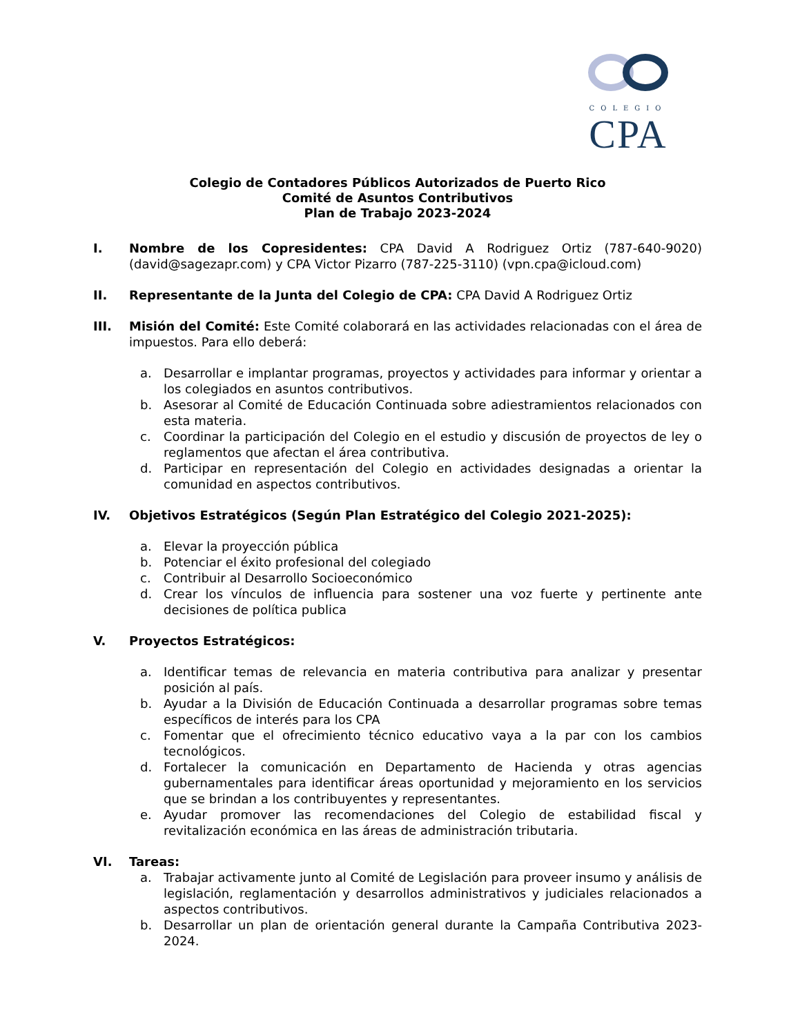COLEGIO
CPA
Colegio de Contadores Públicos Autorizados de Puerto Rico
Comité de Asuntos Contributivos
Plan de Trabajo 2023-2024
I. Nombre de los Copresidentes: CPA David A Rodriguez Ortiz (787-640-9020) (david@sagezapr.com) y CPA Victor Pizarro (787-225-3110) (vpn.cpa@icloud.com)
II. Representante de la Junta del Colegio de CPA: CPA David A Rodriguez Ortiz
III. Misión del Comité: Este Comité colaborará en las actividades relacionadas con el área de impuestos. Para ello deberá:
a. Desarrollar e implantar programas, proyectos y actividades para informar y orientar a los colegiados en asuntos contributivos.
b. Asesorar al Comité de Educación Continuada sobre adiestramientos relacionados con esta materia.
c. Coordinar la participación del Colegio en el estudio y discusión de proyectos de ley o reglamentos que afectan el área contributiva.
d. Participar en representación del Colegio en actividades designadas a orientar la comunidad en aspectos contributivos.
IV. Objetivos Estratégicos (Según Plan Estratégico del Colegio 2021-2025):
a. Elevar la proyección pública
b. Potenciar el éxito profesional del colegiado
c. Contribuir al Desarrollo Socioeconómico
d. Crear los vínculos de influencia para sostener una voz fuerte y pertinente ante decisiones de política publica
V. Proyectos Estratégicos:
a. Identificar temas de relevancia en materia contributiva para analizar y presentar posición al país.
b. Ayudar a la División de Educación Continuada a desarrollar programas sobre temas específicos de interés para los CPA
c. Fomentar que el ofrecimiento técnico educativo vaya a la par con los cambios tecnológicos.
d. Fortalecer la comunicación en Departamento de Hacienda y otras agencias gubernamentales para identificar áreas oportunidad y mejoramiento en los servicios que se brindan a los contribuyentes y representantes.
e. Ayudar promover las recomendaciones del Colegio de estabilidad fiscal y revitalización económica en las áreas de administración tributaria.
VI. Tareas:
a. Trabajar activamente junto al Comité de Legislación para proveer insumo y análisis de legislación, reglamentación y desarrollos administrativos y judiciales relacionados a aspectos contributivos.
b. Desarrollar un plan de orientación general durante la Campaña Contributiva 2023-2024.